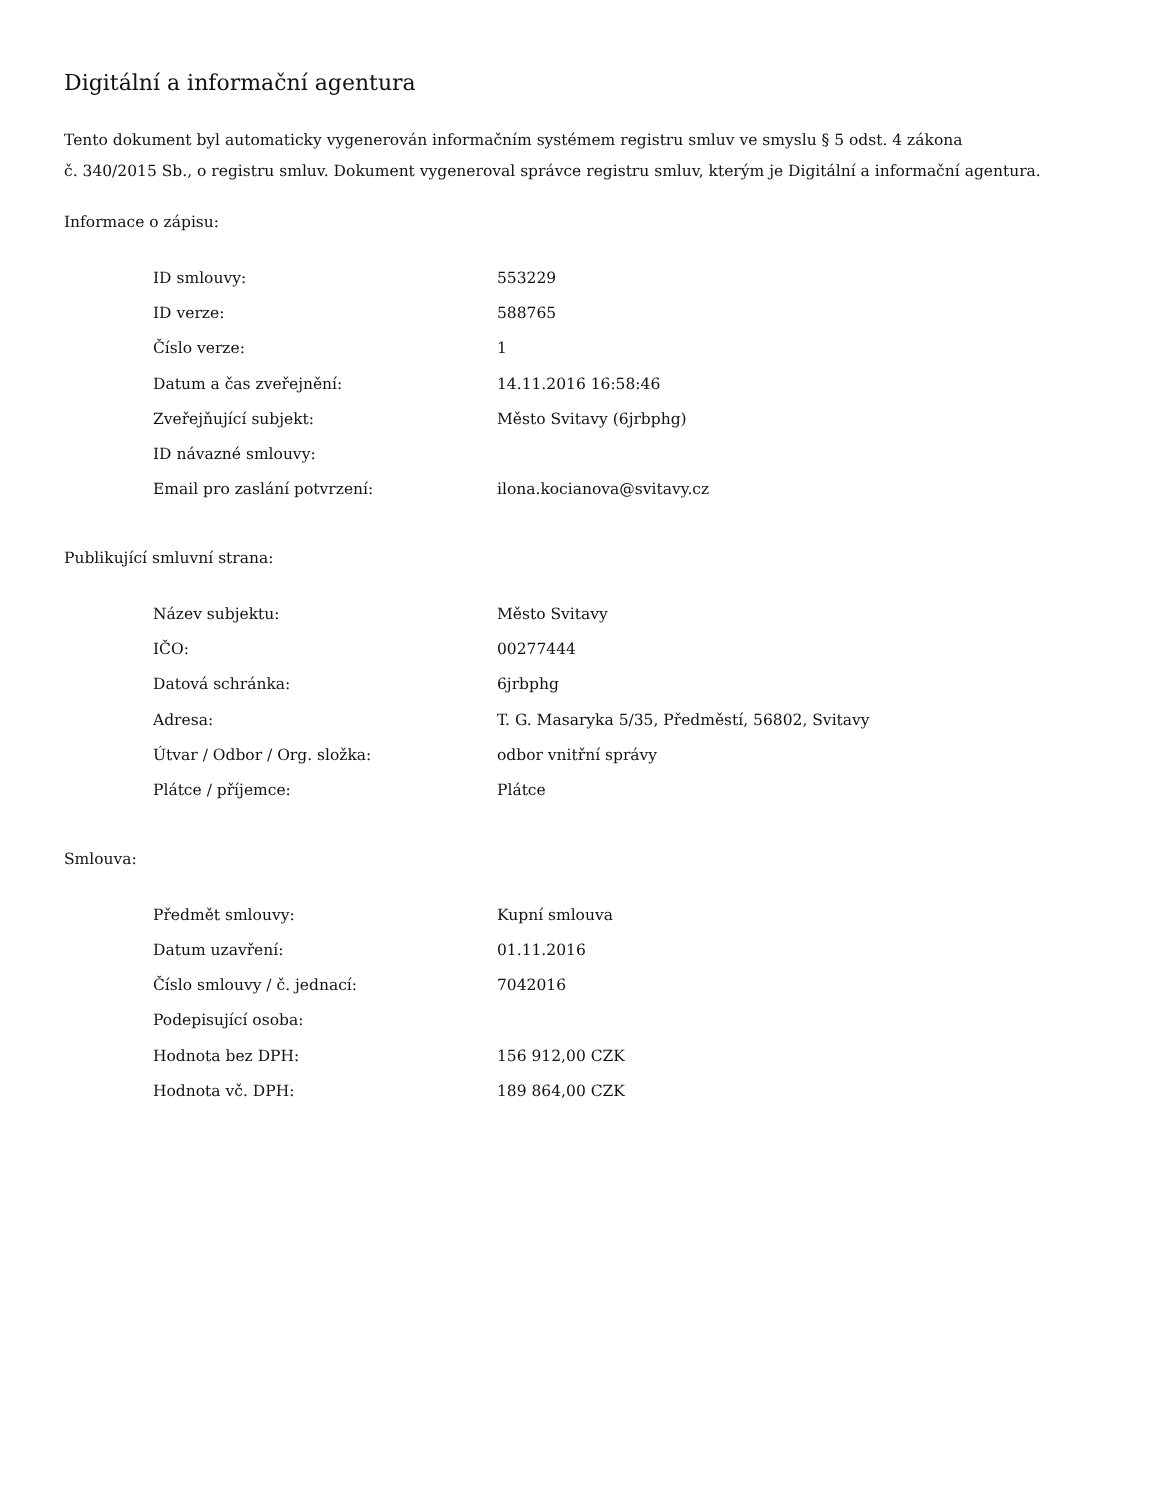Digitální a informační agentura
Tento dokument byl automaticky vygenerován informačním systémem registru smluv ve smyslu § 5 odst. 4 zákona
č. 340/2015 Sb., o registru smluv. Dokument vygeneroval správce registru smluv, kterým je Digitální a informační agentura.
Informace o zápisu:
| ID smlouvy: | 553229 |
| ID verze: | 588765 |
| Číslo verze: | 1 |
| Datum a čas zveřejnění: | 14.11.2016 16:58:46 |
| Zveřejňující subjekt: | Město Svitavy (6jrbphg) |
| ID návazné smlouvy: | |
| Email pro zaslání potvrzení: | ilona.kocianova@svitavy.cz |
Publikující smluvní strana:
| Název subjektu: | Město Svitavy |
| IČO: | 00277444 |
| Datová schránka: | 6jrbphg |
| Adresa: | T. G. Masaryka 5/35, Předměstí, 56802, Svitavy |
| Útvar / Odbor / Org. složka: | odbor vnitřní správy |
| Plátce / příjemce: | Plátce |
Smlouva:
| Předmět smlouvy: | Kupní smlouva |
| Datum uzavření: | 01.11.2016 |
| Číslo smlouvy / č. jednací: | 7042016 |
| Podepisující osoba: | |
| Hodnota bez DPH: | 156 912,00 CZK |
| Hodnota vč. DPH: | 189 864,00 CZK |